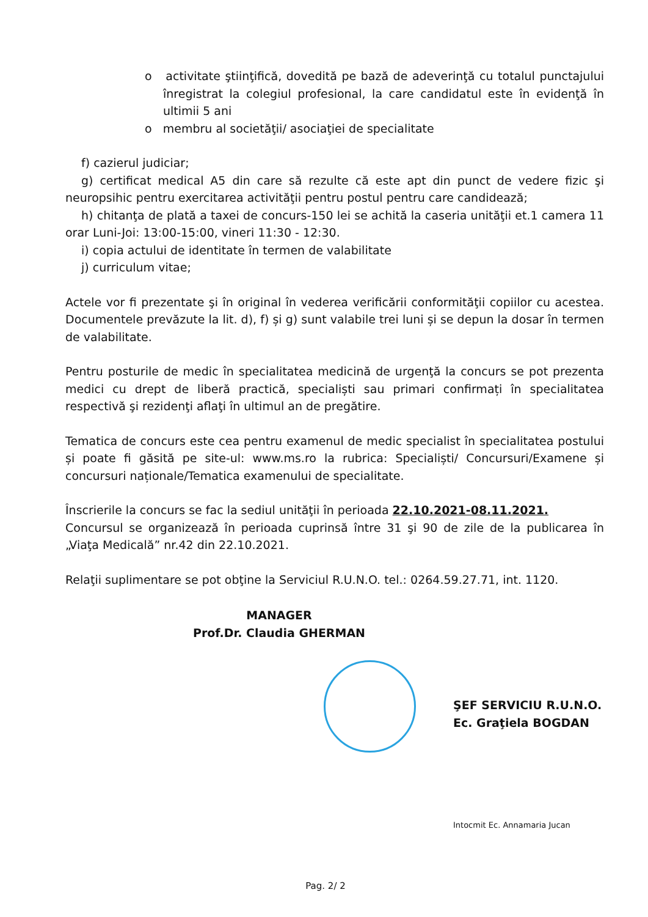o activitate ştiinţifică, dovedită pe bază de adeverinţă cu totalul punctajului înregistrat la colegiul profesional, la care candidatul este în evidenţă în ultimii 5 ani
o membru al societăţii/ asociaţiei de specialitate
f) cazierul judiciar;
g) certificat medical A5 din care să rezulte că este apt din punct de vedere fizic şi neuropsihic pentru exercitarea activităţii pentru postul pentru care candidează;
h) chitanţa de plată a taxei de concurs-150 lei se achită la caseria unităţii et.1 camera 11 orar Luni-Joi: 13:00-15:00, vineri 11:30 - 12:30.
i) copia actului de identitate în termen de valabilitate
j) curriculum vitae;
Actele vor fi prezentate şi în original în vederea verificării conformităţii copiilor cu acestea. Documentele prevăzute la lit. d), f) și g) sunt valabile trei luni și se depun la dosar în termen de valabilitate.
Pentru posturile de medic în specialitatea medicină de urgenţă la concurs se pot prezenta medici cu drept de liberă practică, specialiști sau primari confirmați în specialitatea respectivă şi rezidenţi aflaţi în ultimul an de pregătire.
Tematica de concurs este cea pentru examenul de medic specialist în specialitatea postului și poate fi găsită pe site-ul: www.ms.ro la rubrica: Specialiști/ Concursuri/Examene și concursuri naționale/Tematica examenului de specialitate.
Înscrierile la concurs se fac la sediul unităţii în perioada 22.10.2021-08.11.2021.
Concursul se organizează în perioada cuprinsă între 31 şi 90 de zile de la publicarea în „Viaţa Medicală” nr.42 din 22.10.2021.
Relaţii suplimentare se pot obţine la Serviciul R.U.N.O. tel.: 0264.59.27.71, int. 1120.
MANAGER
Prof.Dr. Claudia GHERMAN
ŞEF SERVICIU R.U.N.O.
Ec. Graţiela BOGDAN
Intocmit Ec. Annamaria Jucan
Pag. 2/ 2